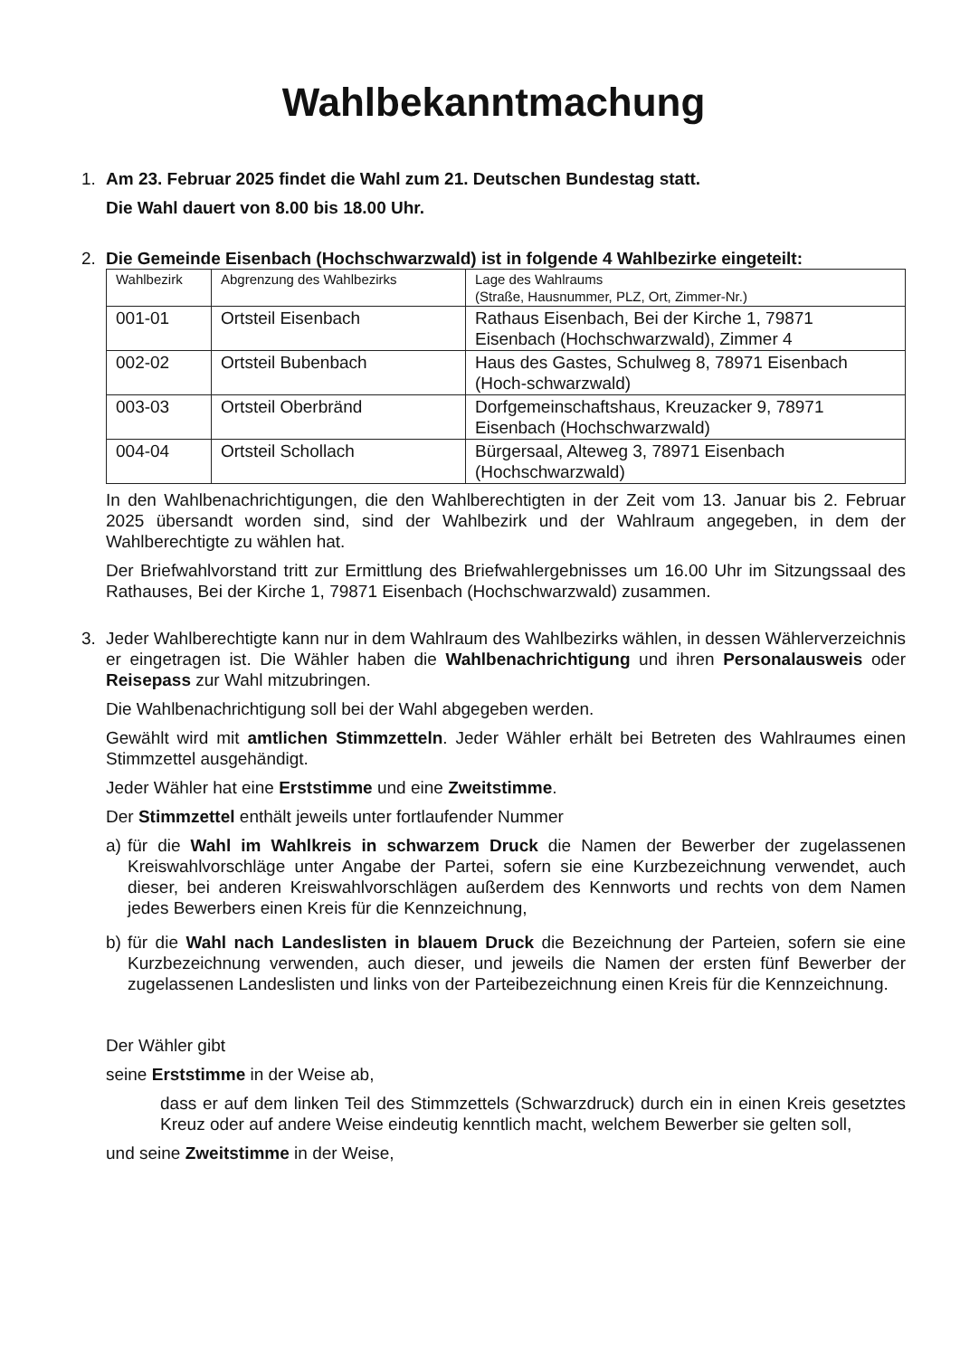Wahlbekanntmachung
1. Am 23. Februar 2025 findet die Wahl zum 21. Deutschen Bundestag statt.
Die Wahl dauert von 8.00 bis 18.00 Uhr.
2. Die Gemeinde Eisenbach (Hochschwarzwald) ist in folgende 4 Wahlbezirke eingeteilt:
| Wahlbezirk | Abgrenzung des Wahlbezirks | Lage des Wahlraums (Straße, Hausnummer, PLZ, Ort, Zimmer-Nr.) |
| --- | --- | --- |
| 001-01 | Ortsteil Eisenbach | Rathaus Eisenbach, Bei der Kirche 1, 79871 Eisenbach (Hochschwarzwald), Zimmer 4 |
| 002-02 | Ortsteil Bubenbach | Haus des Gastes, Schulweg 8, 78971 Eisenbach (Hoch-schwarzwald) |
| 003-03 | Ortsteil Oberbränd | Dorfgemeinschaftshaus, Kreuzacker 9, 78971 Eisenbach (Hochschwarzwald) |
| 004-04 | Ortsteil Schollach | Bürgersaal, Alteweg 3, 78971 Eisenbach (Hochschwarzwald) |
In den Wahlbenachrichtigungen, die den Wahlberechtigten in der Zeit vom 13. Januar bis 2. Februar 2025 übersandt worden sind, sind der Wahlbezirk und der Wahlraum angegeben, in dem der Wahlberechtigte zu wählen hat.
Der Briefwahlvorstand tritt zur Ermittlung des Briefwahlergebnisses um 16.00 Uhr im Sitzungssaal des Rathauses, Bei der Kirche 1, 79871 Eisenbach (Hochschwarzwald) zusammen.
3. Jeder Wahlberechtigte kann nur in dem Wahlraum des Wahlbezirks wählen, in dessen Wählerverzeichnis er eingetragen ist. Die Wähler haben die Wahlbenachrichtigung und ihren Personalausweis oder Reisepass zur Wahl mitzubringen.
Die Wahlbenachrichtigung soll bei der Wahl abgegeben werden.
Gewählt wird mit amtlichen Stimmzetteln. Jeder Wähler erhält bei Betreten des Wahlraumes einen Stimmzettel ausgehändigt.
Jeder Wähler hat eine Erststimme und eine Zweitstimme.
Der Stimmzettel enthält jeweils unter fortlaufender Nummer
a) für die Wahl im Wahlkreis in schwarzem Druck die Namen der Bewerber der zugelassenen Kreiswahlvorschläge unter Angabe der Partei, sofern sie eine Kurzbezeichnung verwendet, auch dieser, bei anderen Kreiswahlvorschlägen außerdem des Kennworts und rechts von dem Namen jedes Bewerbers einen Kreis für die Kennzeichnung,
b) für die Wahl nach Landeslisten in blauem Druck die Bezeichnung der Parteien, sofern sie eine Kurzbezeichnung verwenden, auch dieser, und jeweils die Namen der ersten fünf Bewerber der zugelassenen Landeslisten und links von der Parteibezeichnung einen Kreis für die Kennzeichnung.
Der Wähler gibt
seine Erststimme in der Weise ab,
dass er auf dem linken Teil des Stimmzettels (Schwarzdruck) durch ein in einen Kreis gesetztes Kreuz oder auf andere Weise eindeutig kenntlich macht, welchem Bewerber sie gelten soll,
und seine Zweitstimme in der Weise,